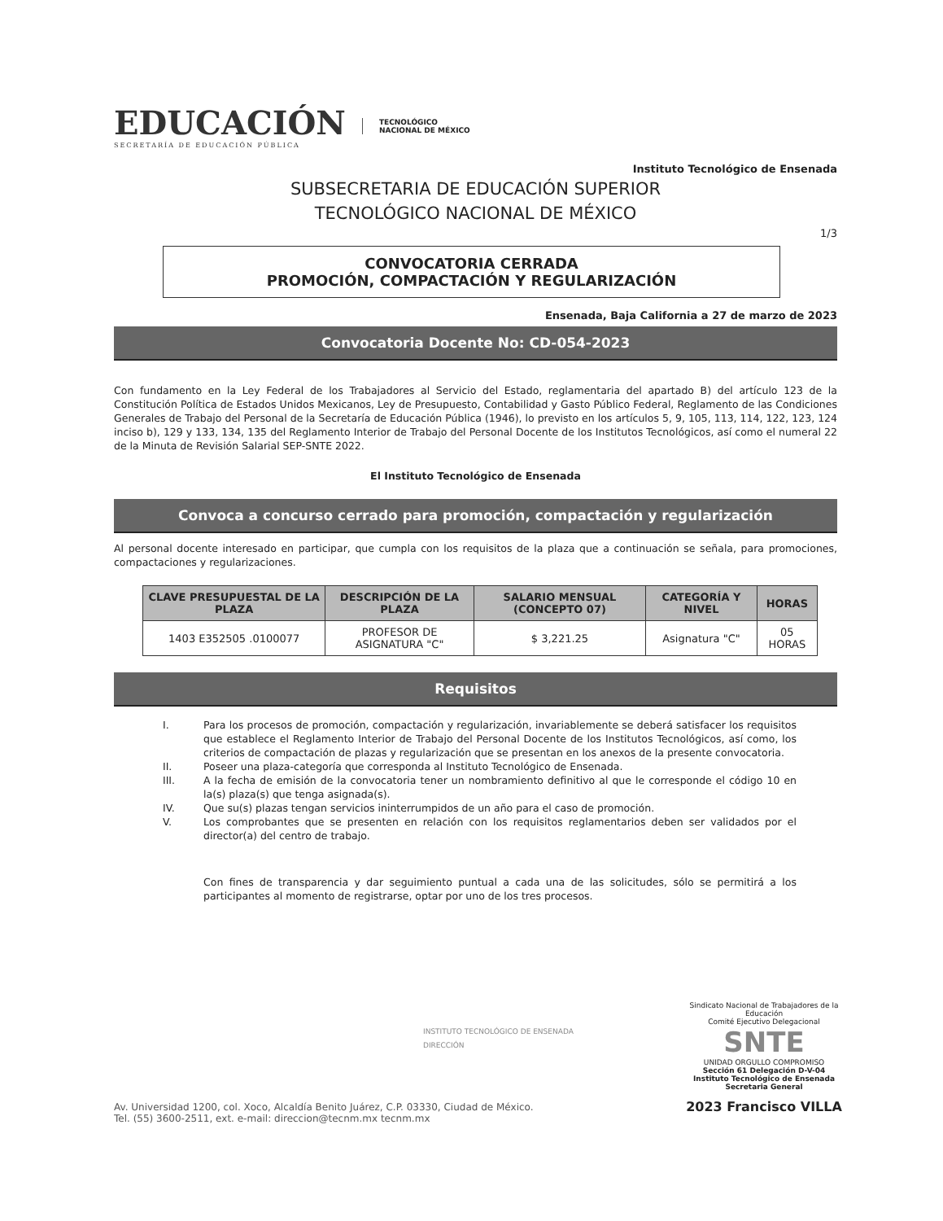EDUCACIÓN
SECRETARÍA DE EDUCACIÓN PÚBLICA
TECNOLÓGICO
NACIONAL DE MÉXICO
Instituto Tecnológico de Ensenada
SUBSECRETARIA DE EDUCACIÓN SUPERIOR
TECNOLÓGICO NACIONAL DE MÉXICO
1/3
CONVOCATORIA CERRADA
PROMOCIÓN, COMPACTACIÓN Y REGULARIZACIÓN
Ensenada, Baja California a 27 de marzo de 2023
Convocatoria Docente No: CD-054-2023
Con fundamento en la Ley Federal de los Trabajadores al Servicio del Estado, reglamentaria del apartado B) del artículo 123 de la Constitución Política de Estados Unidos Mexicanos, Ley de Presupuesto, Contabilidad y Gasto Público Federal, Reglamento de las Condiciones Generales de Trabajo del Personal de la Secretaría de Educación Pública (1946), lo previsto en los artículos 5, 9, 105, 113, 114, 122, 123, 124 inciso b), 129 y 133, 134, 135 del Reglamento Interior de Trabajo del Personal Docente de los Institutos Tecnológicos, así como el numeral 22 de la Minuta de Revisión Salarial SEP-SNTE 2022.
El Instituto Tecnológico de Ensenada
Convoca a concurso cerrado para promoción, compactación y regularización
Al personal docente interesado en participar, que cumpla con los requisitos de la plaza que a continuación se señala, para promociones, compactaciones y regularizaciones.
| CLAVE PRESUPUESTAL DE LA PLAZA | DESCRIPCIÓN DE LA PLAZA | SALARIO MENSUAL (CONCEPTO 07) | CATEGORÍA Y NIVEL | HORAS |
| --- | --- | --- | --- | --- |
| 1403 E352505 .0100077 | PROFESOR DE ASIGNATURA "C" | $ 3,221.25 | Asignatura "C" | 05 HORAS |
Requisitos
I. Para los procesos de promoción, compactación y regularización, invariablemente se deberá satisfacer los requisitos que establece el Reglamento Interior de Trabajo del Personal Docente de los Institutos Tecnológicos, así como, los criterios de compactación de plazas y regularización que se presentan en los anexos de la presente convocatoria.
II. Poseer una plaza-categoría que corresponda al Instituto Tecnológico de Ensenada.
III. A la fecha de emisión de la convocatoria tener un nombramiento definitivo al que le corresponde el código 10 en la(s) plaza(s) que tenga asignada(s).
IV. Que su(s) plazas tengan servicios ininterrumpidos de un año para el caso de promoción.
V. Los comprobantes que se presenten en relación con los requisitos reglamentarios deben ser validados por el director(a) del centro de trabajo.
Con fines de transparencia y dar seguimiento puntual a cada una de las solicitudes, sólo se permitirá a los participantes al momento de registrarse, optar por uno de los tres procesos.
INSTITUTO TECNOLÓGICO DE ENSENADA
DIRECCIÓN
Av. Universidad 1200, col. Xoco, Alcaldía Benito Juárez, C.P. 03330, Ciudad de México.
Tel. (55) 3600-2511, ext. e-mail: direccion@tecnm.mx tecnm.mx
Sindicato Nacional de Trabajadores de la Educación
Comité Ejecutivo Delegacional
SNTE
UNIDAD ORGULLO COMPROMISO
Sección 61 Delegación D-V-04
Instituto Tecnológico de Ensenada
Secretaria General
2023 Francisco VILLA